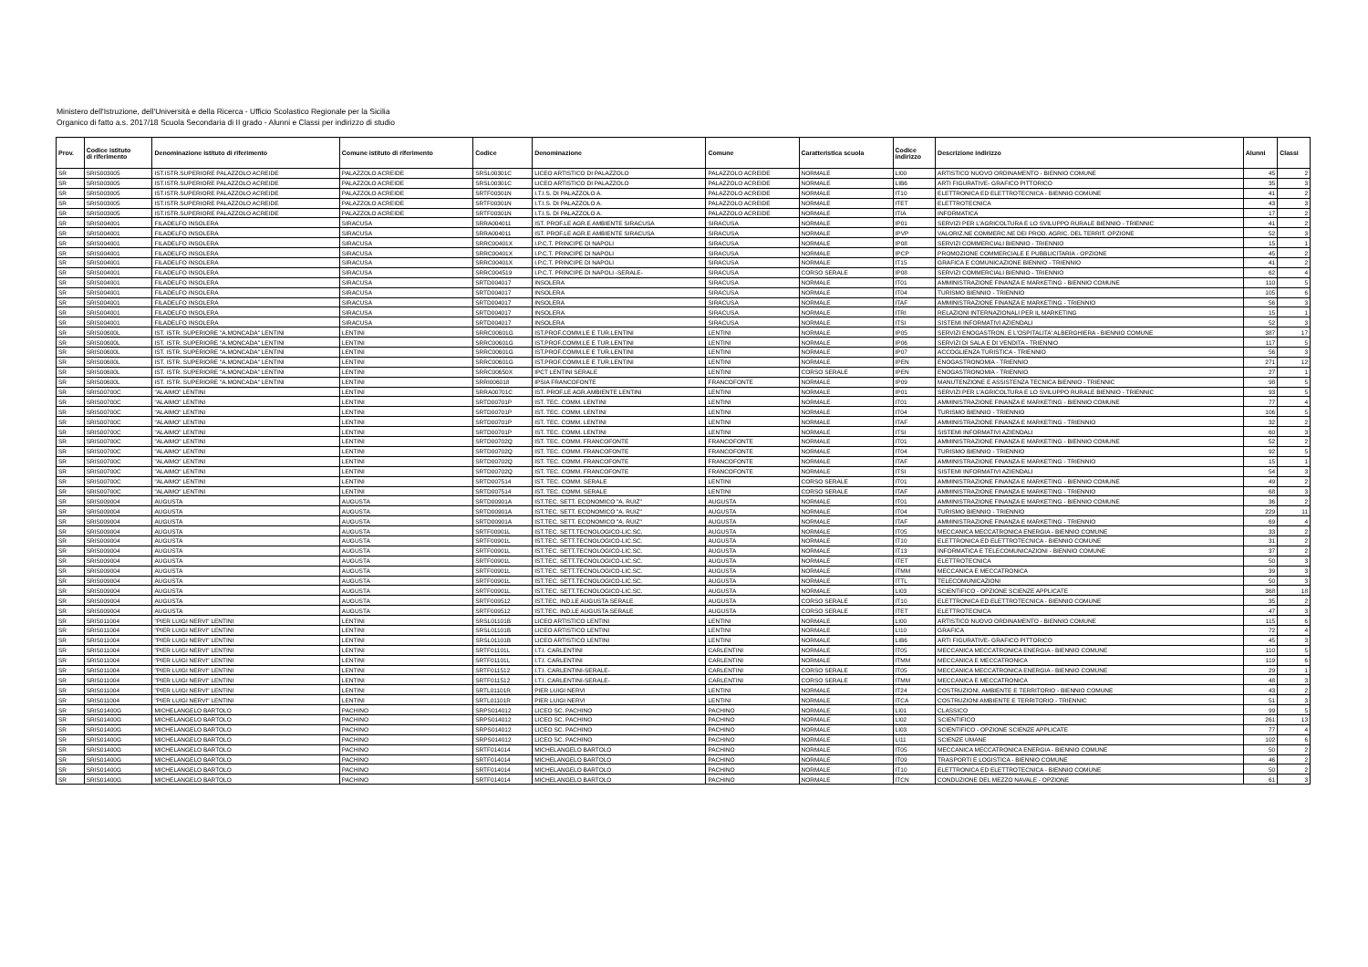Ministero dell'Istruzione, dell'Università e della Ricerca - Ufficio Scolastico Regionale per la Sicilia
Organico di fatto a.s. 2017/18 Scuola Secondaria di II grado - Alunni e Classi per indirizzo di studio
| Prov. | Codice istituto di riferimento | Denominazione istituto di riferimento | Comune istituto di riferimento | Codice | Denominazione | Comune | Caratteristica scuola | Codice indirizzo | Descrizione indirizzo | Alunni | Classi |
| --- | --- | --- | --- | --- | --- | --- | --- | --- | --- | --- | --- |
| SR | SRIS003005 | IST.ISTR.SUPERIORE PALAZZOLO ACREIDE | PALAZZOLO ACREIDE | SRSL00301C | LICEO ARTISTICO DI PALAZZOLO | PALAZZOLO ACREIDE | NORMALE | LI00 | ARTISTICO NUOVO ORDINAMENTO - BIENNIO COMUNE | 45 | 2 |
| SR | SRIS003005 | IST.ISTR.SUPERIORE PALAZZOLO ACREIDE | PALAZZOLO ACREIDE | SRSL00301C | LICEO ARTISTICO DI PALAZZOLO | PALAZZOLO ACREIDE | NORMALE | LIB6 | ARTI FIGURATIVE- GRAFICO PITTORICO | 35 | 3 |
| SR | SRIS003005 | IST.ISTR.SUPERIORE PALAZZOLO ACREIDE | PALAZZOLO ACREIDE | SRTF00301N | I.T.I.S. DI PALAZZOLO A. | PALAZZOLO ACREIDE | NORMALE | IT10 | ELETTRONICA ED ELETTROTECNICA - BIENNIO COMUNE | 41 | 2 |
| SR | SRIS003005 | IST.ISTR.SUPERIORE PALAZZOLO ACREIDE | PALAZZOLO ACREIDE | SRTF00301N | I.T.I.S. DI PALAZZOLO A. | PALAZZOLO ACREIDE | NORMALE | ITET | ELETTROTECNICA | 43 | 3 |
| SR | SRIS003005 | IST.ISTR.SUPERIORE PALAZZOLO ACREIDE | PALAZZOLO ACREIDE | SRTF00301N | I.T.I.S. DI PALAZZOLO A. | PALAZZOLO ACREIDE | NORMALE | ITIA | INFORMATICA | 17 | 2 |
| SR | SRIS004001 | FILADELFO INSOLERA | SIRACUSA | SRRA004011 | IST. PROF.LE AGR.E AMBIENTE SIRACUSA | SIRACUSA | NORMALE | IP01 | SERVIZI PER L'AGRICOLTURA E LO SVILUPPO RURALE BIENNIO - TRIENNIC | 41 | 2 |
| SR | SRIS004001 | FILADELFO INSOLERA | SIRACUSA | SRRA004011 | IST. PROF.LE AGR.E AMBIENTE SIRACUSA | SIRACUSA | NORMALE | IPVP | VALORIZ.NE COMMERC.NE DEI PROD. AGRIC. DEL TERRIT. OPZIONE | 52 | 3 |
| SR | SRIS004001 | FILADELFO INSOLERA | SIRACUSA | SRRC00401X | I.P.C.T. PRINCIPE DI NAPOLI | SIRACUSA | NORMALE | IP08 | SERVIZI COMMERCIALI BIENNIO - TRIENNIO | 15 | 1 |
| SR | SRIS004001 | FILADELFO INSOLERA | SIRACUSA | SRRC00401X | I.P.C.T. PRINCIPE DI NAPOLI | SIRACUSA | NORMALE | IPCP | PROMOZIONE COMMERCIALE E PUBBLICITARIA - OPZIONE | 45 | 2 |
| SR | SRIS004001 | FILADELFO INSOLERA | SIRACUSA | SRRC00401X | I.P.C.T. PRINCIPE DI NAPOLI | SIRACUSA | NORMALE | IT15 | GRAFICA E COMUNICAZIONE BIENNIO - TRIENNIO | 41 | 2 |
| SR | SRIS004001 | FILADELFO INSOLERA | SIRACUSA | SRRC004519 | I.P.C.T. PRINCIPE DI NAPOLI -SERALE- | SIRACUSA | CORSO SERALE | IP08 | SERVIZI COMMERCIALI BIENNIO - TRIENNIO | 62 | 4 |
| SR | SRIS004001 | FILADELFO INSOLERA | SIRACUSA | SRTD004017 | INSOLERA | SIRACUSA | NORMALE | IT01 | AMMINISTRAZIONE FINANZA E MARKETING - BIENNIO COMUNE | 110 | 5 |
| SR | SRIS004001 | FILADELFO INSOLERA | SIRACUSA | SRTD004017 | INSOLERA | SIRACUSA | NORMALE | IT04 | TURISMO BIENNIO - TRIENNIO | 105 | 6 |
| SR | SRIS004001 | FILADELFO INSOLERA | SIRACUSA | SRTD004017 | INSOLERA | SIRACUSA | NORMALE | ITAF | AMMINISTRAZIONE FINANZA E MARKETING - TRIENNIO | 56 | 3 |
| SR | SRIS004001 | FILADELFO INSOLERA | SIRACUSA | SRTD004017 | INSOLERA | SIRACUSA | NORMALE | ITRI | RELAZIONI INTERNAZIONALI PER IL MARKETING | 15 | 1 |
| SR | SRIS004001 | FILADELFO INSOLERA | SIRACUSA | SRTD004017 | INSOLERA | SIRACUSA | NORMALE | ITSI | SISTEMI INFORMATIVI AZIENDALI | 52 | 3 |
| SR | SRIS00600L | IST. ISTR. SUPERIORE "A.MONCADA" LENTINI | LENTINI | SRRC00601G | IST.PROF.COMM.LE E TUR.LENTINI | LENTINI | NORMALE | IP05 | SERVIZI ENOGASTRON. E L'OSPITALITA' ALBERGHIERA - BIENNIO COMUNE | 387 | 17 |
| SR | SRIS00600L | IST. ISTR. SUPERIORE "A.MONCADA" LENTINI | LENTINI | SRRC00601G | IST.PROF.COMM.LE E TUR.LENTINI | LENTINI | NORMALE | IP06 | SERVIZI DI SALA E DI VENDITA - TRIENNIO | 117 | 5 |
| SR | SRIS00600L | IST. ISTR. SUPERIORE "A.MONCADA" LENTINI | LENTINI | SRRC00601G | IST.PROF.COMM.LE E TUR.LENTINI | LENTINI | NORMALE | IP07 | ACCOGLIENZA TURISTICA - TRIENNIO | 56 | 3 |
| SR | SRIS00600L | IST. ISTR. SUPERIORE "A.MONCADA" LENTINI | LENTINI | SRRC00601G | IST.PROF.COMM.LE E TUR.LENTINI | LENTINI | NORMALE | IPEN | ENOGASTRONOMIA - TRIENNIO | 271 | 12 |
| SR | SRIS00600L | IST. ISTR. SUPERIORE "A.MONCADA" LENTINI | LENTINI | SRRC00650X | IPCT LENTINI SERALE | LENTINI | CORSO SERALE | IPEN | ENOGASTRONOMIA - TRIENNIO | 27 | 1 |
| SR | SRIS00600L | IST. ISTR. SUPERIORE "A.MONCADA" LENTINI | LENTINI | SRRI006018 | IPSIA FRANCOFONTE | FRANCOFONTE | NORMALE | IP09 | MANUTENZIONE E ASSISTENZA TECNICA BIENNIO - TRIENNIC | 98 | 5 |
| SR | SRIS00700C | "ALAIMO" LENTINI | LENTINI | SRRA00701C | IST. PROF.LE AGR.AMBIENTE LENTINI | LENTINI | NORMALE | IP01 | SERVIZI PER L'AGRICOLTURA E LO SVILUPPO RURALE BIENNIO - TRIENNIC | 93 | 5 |
| SR | SRIS00700C | "ALAIMO" LENTINI | LENTINI | SRTD00701P | IST. TEC. COMM. LENTINI | LENTINI | NORMALE | IT01 | AMMINISTRAZIONE FINANZA E MARKETING - BIENNIO COMUNE | 77 | 4 |
| SR | SRIS00700C | "ALAIMO" LENTINI | LENTINI | SRTD00701P | IST. TEC. COMM. LENTINI | LENTINI | NORMALE | IT04 | TURISMO BIENNIO - TRIENNIO | 106 | 5 |
| SR | SRIS00700C | "ALAIMO" LENTINI | LENTINI | SRTD00701P | IST. TEC. COMM. LENTINI | LENTINI | NORMALE | ITAF | AMMINISTRAZIONE FINANZA E MARKETING - TRIENNIO | 32 | 2 |
| SR | SRIS00700C | "ALAIMO" LENTINI | LENTINI | SRTD00701P | IST. TEC. COMM. LENTINI | LENTINI | NORMALE | ITSI | SISTEMI INFORMATIVI AZIENDALI | 60 | 3 |
| SR | SRIS00700C | "ALAIMO" LENTINI | LENTINI | SRTD00702Q | IST. TEC. COMM. FRANCOFONTE | FRANCOFONTE | NORMALE | IT01 | AMMINISTRAZIONE FINANZA E MARKETING - BIENNIO COMUNE | 52 | 2 |
| SR | SRIS00700C | "ALAIMO" LENTINI | LENTINI | SRTD00702Q | IST. TEC. COMM. FRANCOFONTE | FRANCOFONTE | NORMALE | IT04 | TURISMO BIENNIO - TRIENNIO | 92 | 5 |
| SR | SRIS00700C | "ALAIMO" LENTINI | LENTINI | SRTD00702Q | IST. TEC. COMM. FRANCOFONTE | FRANCOFONTE | NORMALE | ITAF | AMMINISTRAZIONE FINANZA E MARKETING - TRIENNIO | 15 | 1 |
| SR | SRIS00700C | "ALAIMO" LENTINI | LENTINI | SRTD00702Q | IST. TEC. COMM. FRANCOFONTE | FRANCOFONTE | NORMALE | ITSI | SISTEMI INFORMATIVI AZIENDALI | 54 | 3 |
| SR | SRIS00700C | "ALAIMO" LENTINI | LENTINI | SRTD007514 | IST. TEC. COMM. SERALE | LENTINI | CORSO SERALE | IT01 | AMMINISTRAZIONE FINANZA E MARKETING - BIENNIO COMUNE | 49 | 2 |
| SR | SRIS00700C | "ALAIMO" LENTINI | LENTINI | SRTD007514 | IST. TEC. COMM. SERALE | LENTINI | CORSO SERALE | ITAF | AMMINISTRAZIONE FINANZA E MARKETING - TRIENNIO | 68 | 3 |
| SR | SRIS009004 | AUGUSTA | AUGUSTA | SRTD00901A | IST.TEC. SETT. ECONOMICO "A. RUIZ" | AUGUSTA | NORMALE | IT01 | AMMINISTRAZIONE FINANZA E MARKETING - BIENNIO COMUNE | 36 | 2 |
| SR | SRIS009004 | AUGUSTA | AUGUSTA | SRTD00901A | IST.TEC. SETT. ECONOMICO "A. RUIZ" | AUGUSTA | NORMALE | IT04 | TURISMO BIENNIO - TRIENNIO | 229 | 11 |
| SR | SRIS009004 | AUGUSTA | AUGUSTA | SRTD00901A | IST.TEC. SETT. ECONOMICO "A. RUIZ" | AUGUSTA | NORMALE | ITAF | AMMINISTRAZIONE FINANZA E MARKETING - TRIENNIO | 69 | 4 |
| SR | SRIS009004 | AUGUSTA | AUGUSTA | SRTF00901L | IST.TEC. SETT.TECNOLOGICO-LIC.SC. | AUGUSTA | NORMALE | IT05 | MECCANICA MECCATRONICA ENERGIA - BIENNIO COMUNE | 33 | 2 |
| SR | SRIS009004 | AUGUSTA | AUGUSTA | SRTF00901L | IST.TEC. SETT.TECNOLOGICO-LIC.SC. | AUGUSTA | NORMALE | IT10 | ELETTRONICA ED ELETTROTECNICA - BIENNIO COMUNE | 31 | 2 |
| SR | SRIS009004 | AUGUSTA | AUGUSTA | SRTF00901L | IST.TEC. SETT.TECNOLOGICO-LIC.SC. | AUGUSTA | NORMALE | IT13 | INFORMATICA E TELECOMUNICAZIONI - BIENNIO COMUNE | 37 | 2 |
| SR | SRIS009004 | AUGUSTA | AUGUSTA | SRTF00901L | IST.TEC. SETT.TECNOLOGICO-LIC.SC. | AUGUSTA | NORMALE | ITET | ELETTROTECNICA | 50 | 3 |
| SR | SRIS009004 | AUGUSTA | AUGUSTA | SRTF00901L | IST.TEC. SETT.TECNOLOGICO-LIC.SC. | AUGUSTA | NORMALE | ITMM | MECCANICA E MECCATRONICA | 39 | 3 |
| SR | SRIS009004 | AUGUSTA | AUGUSTA | SRTF00901L | IST.TEC. SETT.TECNOLOGICO-LIC.SC. | AUGUSTA | NORMALE | ITTL | TELECOMUNICAZIONI | 50 | 3 |
| SR | SRIS009004 | AUGUSTA | AUGUSTA | SRTF00901L | IST.TEC. SETT.TECNOLOGICO-LIC.SC. | AUGUSTA | NORMALE | LI03 | SCIENTIFICO - OPZIONE SCIENZE APPLICATE | 368 | 18 |
| SR | SRIS009004 | AUGUSTA | AUGUSTA | SRTF009512 | IST.TEC. IND.LE AUGUSTA SERALE | AUGUSTA | CORSO SERALE | IT10 | ELETTRONICA ED ELETTROTECNICA - BIENNIO COMUNE | 35 | 2 |
| SR | SRIS009004 | AUGUSTA | AUGUSTA | SRTF009512 | IST.TEC. IND.LE AUGUSTA SERALE | AUGUSTA | CORSO SERALE | ITET | ELETTROTECNICA | 47 | 3 |
| SR | SRIS011004 | "PIER LUIGI NERVI" LENTINI | LENTINI | SRSL01101B | LICEO ARTISTICO LENTINI | LENTINI | NORMALE | LI00 | ARTISTICO NUOVO ORDINAMENTO - BIENNIO COMUNE | 115 | 6 |
| SR | SRIS011004 | "PIER LUIGI NERVI" LENTINI | LENTINI | SRSL01101B | LICEO ARTISTICO LENTINI | LENTINI | NORMALE | LI10 | GRAFICA | 72 | 4 |
| SR | SRIS011004 | "PIER LUIGI NERVI" LENTINI | LENTINI | SRSL01101B | LICEO ARTISTICO LENTINI | LENTINI | NORMALE | LIB6 | ARTI FIGURATIVE- GRAFICO PITTORICO | 45 | 3 |
| SR | SRIS011004 | "PIER LUIGI NERVI" LENTINI | LENTINI | SRTF01101L | I.T.I. CARLENTINI | CARLENTINI | NORMALE | IT05 | MECCANICA MECCATRONICA ENERGIA - BIENNIO COMUNE | 110 | 5 |
| SR | SRIS011004 | "PIER LUIGI NERVI" LENTINI | LENTINI | SRTF01101L | I.T.I. CARLENTINI | CARLENTINI | NORMALE | ITMM | MECCANICA E MECCATRONICA | 119 | 6 |
| SR | SRIS011004 | "PIER LUIGI NERVI" LENTINI | LENTINI | SRTF011512 | I.T.I. CARLENTINI-SERALE- | CARLENTINI | CORSO SERALE | IT05 | MECCANICA MECCATRONICA ENERGIA - BIENNIO COMUNE | 29 | 1 |
| SR | SRIS011004 | "PIER LUIGI NERVI" LENTINI | LENTINI | SRTF011512 | I.T.I. CARLENTINI-SERALE- | CARLENTINI | CORSO SERALE | ITMM | MECCANICA E MECCATRONICA | 48 | 3 |
| SR | SRIS011004 | "PIER LUIGI NERVI" LENTINI | LENTINI | SRTL01101R | PIER LUIGI NERVI | LENTINI | NORMALE | IT24 | COSTRUZIONI, AMBIENTE E TERRITORIO - BIENNIO COMUNE | 43 | 2 |
| SR | SRIS011004 | "PIER LUIGI NERVI" LENTINI | LENTINI | SRTL01101R | PIER LUIGI NERVI | LENTINI | NORMALE | ITCA | COSTRUZIONI AMBIENTE E TERRITORIO - TRIENNIC | 51 | 3 |
| SR | SRIS01400G | MICHELANGELO BARTOLO | PACHINO | SRPS014012 | LICEO SC. PACHINO | PACHINO | NORMALE | LI01 | CLASSICO | 99 | 5 |
| SR | SRIS01400G | MICHELANGELO BARTOLO | PACHINO | SRPS014012 | LICEO SC. PACHINO | PACHINO | NORMALE | LI02 | SCIENTIFICO | 261 | 13 |
| SR | SRIS01400G | MICHELANGELO BARTOLO | PACHINO | SRPS014012 | LICEO SC. PACHINO | PACHINO | NORMALE | LI03 | SCIENTIFICO - OPZIONE SCIENZE APPLICATE | 77 | 4 |
| SR | SRIS01400G | MICHELANGELO BARTOLO | PACHINO | SRPS014012 | LICEO SC. PACHINO | PACHINO | NORMALE | LI11 | SCIENZE UMANE | 102 | 6 |
| SR | SRIS01400G | MICHELANGELO BARTOLO | PACHINO | SRTF014014 | MICHELANGELO BARTOLO | PACHINO | NORMALE | IT05 | MECCANICA MECCATRONICA ENERGIA - BIENNIO COMUNE | 50 | 2 |
| SR | SRIS01400G | MICHELANGELO BARTOLO | PACHINO | SRTF014014 | MICHELANGELO BARTOLO | PACHINO | NORMALE | IT09 | TRASPORTI E LOGISTICA - BIENNIO COMUNE | 46 | 2 |
| SR | SRIS01400G | MICHELANGELO BARTOLO | PACHINO | SRTF014014 | MICHELANGELO BARTOLO | PACHINO | NORMALE | IT10 | ELETTRONICA ED ELETTROTECNICA - BIENNIO COMUNE | 50 | 2 |
| SR | SRIS01400G | MICHELANGELO BARTOLO | PACHINO | SRTF014014 | MICHELANGELO BARTOLO | PACHINO | NORMALE | ITCN | CONDUZIONE DEL MEZZO NAVALE - OPZIONE | 61 | 3 |